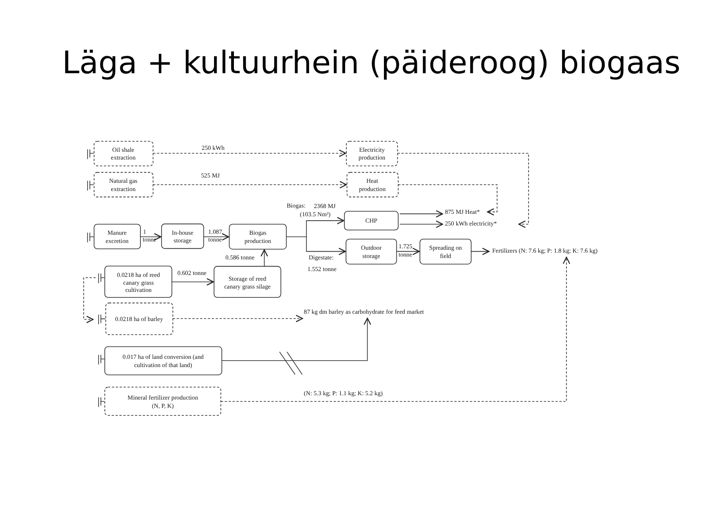Läga + kultuurhein (päideroog) biogaas
Oil shale
extraction
Electricity
production
250 kWh
Natural gas
extraction
Heat
production
525 MJ
Biogas:
2368 MJ
(103.5 Nm³)
CHP
875 MJ Heat*
250 kWh electricity*
Manure
excretion
1
tonne
In-house
storage
1.087
tonne
Biogas
production
Outdoor
storage
1.725
tonne
Spreading on
field
Fertilizers (N: 7.6 kg; P: 1.8 kg; K: 7.6 kg)
0.586 tonne
Digestate:
1.552 tonne
0.0218 ha of reed
canary grass
cultivation
0.602 tonne
Storage of reed
canary grass silage
0.0218 ha of barley
87 kg dm barley as carbohydrate for feed market
0.017 ha of land conversion (and
cultivation of that land)
(N: 5.3 kg; P: 1.1 kg; K: 5.2 kg)
Mineral fertilizer production
(N, P, K)